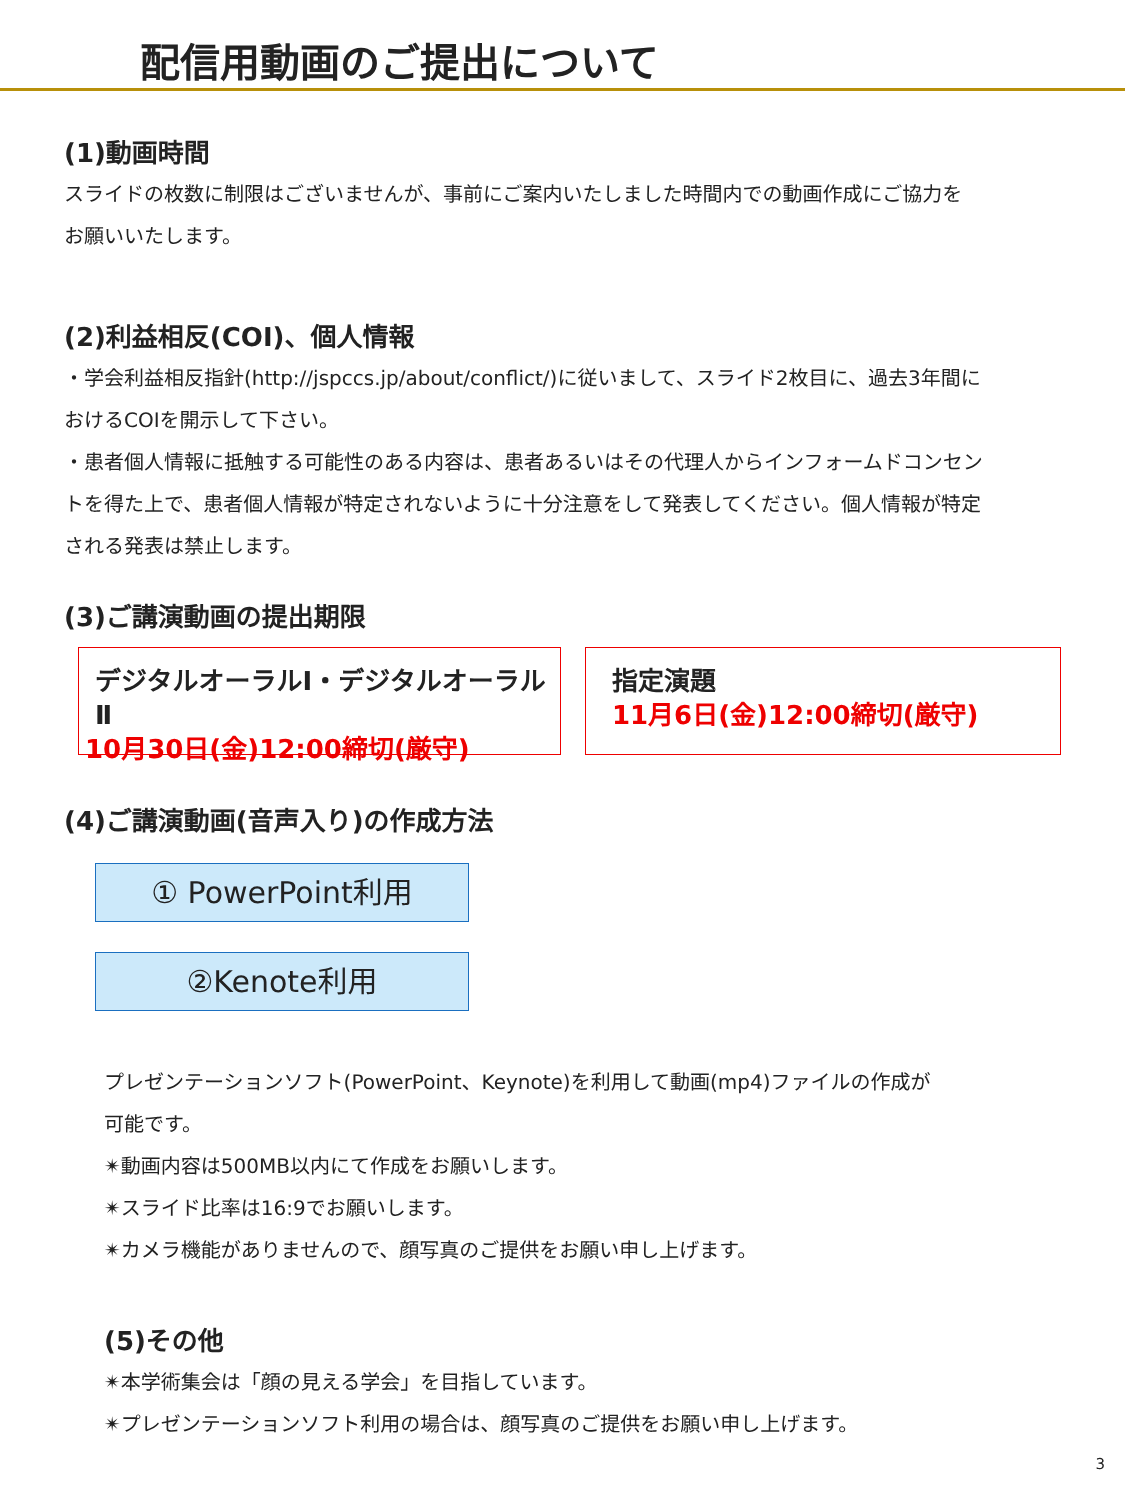配信用動画のご提出について
(1)動画時間
スライドの枚数に制限はございませんが、事前にご案内いたしました時間内での動画作成にご協力を
お願いいたします。
(2)利益相反(COI)、個人情報
・学会利益相反指針(http://jspccs.jp/about/conflict/)に従いまして、スライド2枚目に、過去3年間に
おけるCOIを開示して下さい。
・患者個人情報に抵触する可能性のある内容は、患者あるいはその代理人からインフォームドコンセン
トを得た上で、患者個人情報が特定されないように十分注意をして発表してください。個人情報が特定
される発表は禁止します。
(3)ご講演動画の提出期限
デジタルオーラルⅠ・デジタルオーラルⅡ
10月30日(金)12:00締切(厳守)
指定演題
11月6日(金)12:00締切(厳守)
(4)ご講演動画(音声入り)の作成方法
① PowerPoint利用
②Kenote利用
プレゼンテーションソフト(PowerPoint、Keynote)を利用して動画(mp4)ファイルの作成が
可能です。
✴動画内容は500MB以内にて作成をお願いします。
✴スライド比率は16:9でお願いします。
✴カメラ機能がありませんので、顔写真のご提供をお願い申し上げます。
(5)その他
✴本学術集会は「顔の見える学会」を目指しています。
✴プレゼンテーションソフト利用の場合は、顔写真のご提供をお願い申し上げます。
3